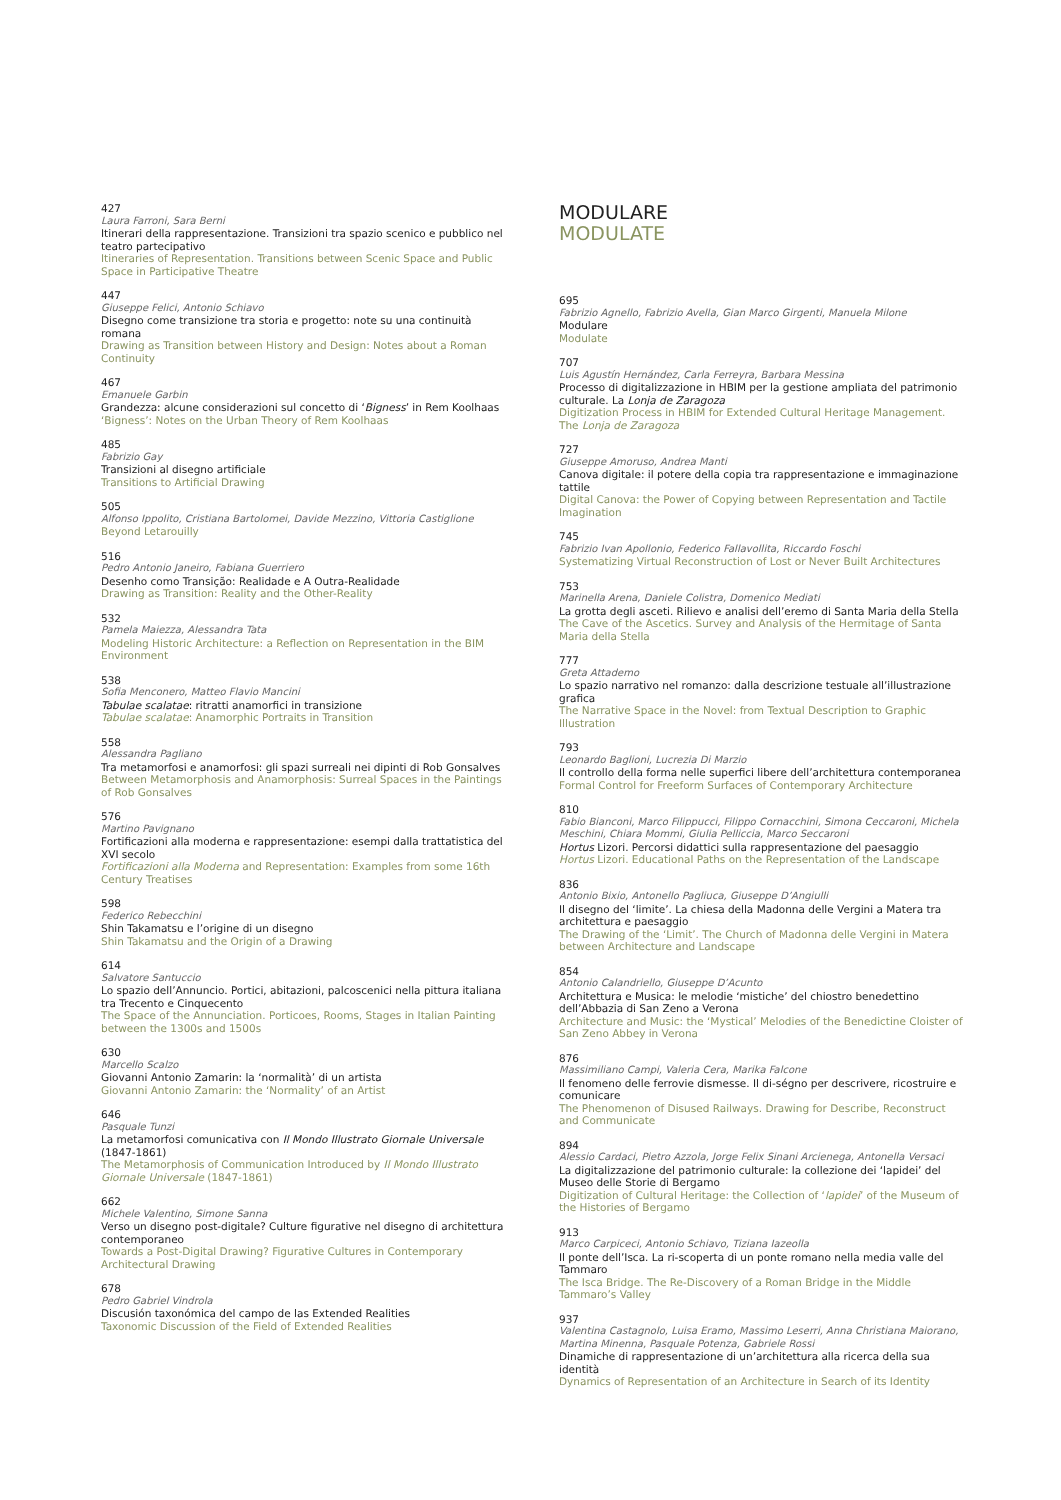427
Laura Farroni, Sara Berni
Itinerari della rappresentazione. Transizioni tra spazio scenico e pubblico nel teatro partecipativo
Itineraries of Representation. Transitions between Scenic Space and Public Space in Participative Theatre
447
Giuseppe Felici, Antonio Schiavo
Disegno come transizione tra storia e progetto: note su una continuità romana
Drawing as Transition between History and Design: Notes about a Roman Continuity
467
Emanuele Garbin
Grandezza: alcune considerazioni sul concetto di ‘Bigness’ in Rem Koolhaas
‘Bigness’: Notes on the Urban Theory of Rem Koolhaas
485
Fabrizio Gay
Transizioni al disegno artificiale
Transitions to Artificial Drawing
505
Alfonso Ippolito, Cristiana Bartolomei, Davide Mezzino, Vittoria Castiglione
Beyond Letarouilly
516
Pedro Antonio Janeiro, Fabiana Guerriero
Desenho como Transição: Realidade e A Outra-Realidade
Drawing as Transition: Reality and the Other-Reality
532
Pamela Maiezza, Alessandra Tata
Modeling Historic Architecture: a Reflection on Representation in the BIM Environment
538
Sofia Menconero, Matteo Flavio Mancini
Tabulae scalatae: ritratti anamorfici in transizione
Tabulae scalatae: Anamorphic Portraits in Transition
558
Alessandra Pagliano
Tra metamorfosi e anamorfosi: gli spazi surreali nei dipinti di Rob Gonsalves
Between Metamorphosis and Anamorphosis: Surreal Spaces in the Paintings of Rob Gonsalves
576
Martino Pavignano
Fortificazioni alla moderna e rappresentazione: esempi dalla trattatistica del XVI secolo
Fortificazioni alla Moderna and Representation: Examples from some 16th Century Treatises
598
Federico Rebecchini
Shin Takamatsu e l’origine di un disegno
Shin Takamatsu and the Origin of a Drawing
614
Salvatore Santuccio
Lo spazio dell’Annuncio. Portici, abitazioni, palcoscenici nella pittura italiana tra Trecento e Cinquecento
The Space of the Annunciation. Porticoes, Rooms, Stages in Italian Painting between the 1300s and 1500s
630
Marcello Scalzo
Giovanni Antonio Zamarin: la ‘normalità’ di un artista
Giovanni Antonio Zamarin: the ‘Normality’ of an Artist
646
Pasquale Tunzi
La metamorfosi comunicativa con Il Mondo Illustrato Giornale Universale (1847-1861)
The Metamorphosis of Communication Introduced by Il Mondo Illustrato Giornale Universale (1847-1861)
662
Michele Valentino, Simone Sanna
Verso un disegno post-digitale? Culture figurative nel disegno di architettura contemporaneo
Towards a Post-Digital Drawing? Figurative Cultures in Contemporary Architectural Drawing
678
Pedro Gabriel Vindrola
Discusión taxonómica del campo de las Extended Realities
Taxonomic Discussion of the Field of Extended Realities
MODULARE
MODULATE
695
Fabrizio Agnello, Fabrizio Avella, Gian Marco Girgenti, Manuela Milone
Modulare
Modulate
707
Luis Agustín Hernández, Carla Ferreyra, Barbara Messina
Processo di digitalizzazione in HBIM per la gestione ampliata del patrimonio culturale. La Lonja de Zaragoza
Digitization Process in HBIM for Extended Cultural Heritage Management. The Lonja de Zaragoza
727
Giuseppe Amoruso, Andrea Manti
Canova digitale: il potere della copia tra rappresentazione e immaginazione tattile
Digital Canova: the Power of Copying between Representation and Tactile Imagination
745
Fabrizio Ivan Apollonio, Federico Fallavollita, Riccardo Foschi
Systematizing Virtual Reconstruction of Lost or Never Built Architectures
753
Marinella Arena, Daniele Colistra, Domenico Mediati
La grotta degli asceti. Rilievo e analisi dell’eremo di Santa Maria della Stella
The Cave of the Ascetics. Survey and Analysis of the Hermitage of Santa Maria della Stella
777
Greta Attademo
Lo spazio narrativo nel romanzo: dalla descrizione testuale all’illustrazione grafica
The Narrative Space in the Novel: from Textual Description to Graphic Illustration
793
Leonardo Baglioni, Lucrezia Di Marzio
Il controllo della forma nelle superfici libere dell’architettura contemporanea
Formal Control for Freeform Surfaces of Contemporary Architecture
810
Fabio Bianconi, Marco Filippucci, Filippo Cornacchini, Simona Ceccaroni, Michela Meschini, Chiara Mommi, Giulia Pelliccia, Marco Seccaroni
Hortus Lizori. Percorsi didattici sulla rappresentazione del paesaggio
Hortus Lizori. Educational Paths on the Representation of the Landscape
836
Antonio Bixio, Antonello Pagliuca, Giuseppe D’Angiulli
Il disegno del ‘limite’. La chiesa della Madonna delle Vergini a Matera tra architettura e paesaggio
The Drawing of the ‘Limit’. The Church of Madonna delle Vergini in Matera between Architecture and Landscape
854
Antonio Calandriello, Giuseppe D’Acunto
Architettura e Musica: le melodie ‘mistiche’ del chiostro benedettino dell’Abbazia di San Zeno a Verona
Architecture and Music: the ‘Mystical’ Melodies of the Benedictine Cloister of San Zeno Abbey in Verona
876
Massimiliano Campi, Valeria Cera, Marika Falcone
Il fenomeno delle ferrovie dismesse. Il di-ségno per descrivere, ricostruire e comunicare
The Phenomenon of Disused Railways. Drawing for Describe, Reconstruct and Communicate
894
Alessio Cardaci, Pietro Azzola, Jorge Felix Sinani Arcienega, Antonella Versaci
La digitalizzazione del patrimonio culturale: la collezione dei ‘lapidei’ del Museo delle Storie di Bergamo
Digitization of Cultural Heritage: the Collection of ‘lapidei’ of the Museum of the Histories of Bergamo
913
Marco Carpiceci, Antonio Schiavo, Tiziana Iazeolla
Il ponte dell’Isca. La ri-scoperta di un ponte romano nella media valle del Tammaro
The Isca Bridge. The Re-Discovery of a Roman Bridge in the Middle Tammaro’s Valley
937
Valentina Castagnolo, Luisa Eramo, Massimo Leserri, Anna Christiana Maiorano, Martina Minenna, Pasquale Potenza, Gabriele Rossi
Dinamiche di rappresentazione di un’architettura alla ricerca della sua identità
Dynamics of Representation of an Architecture in Search of its Identity